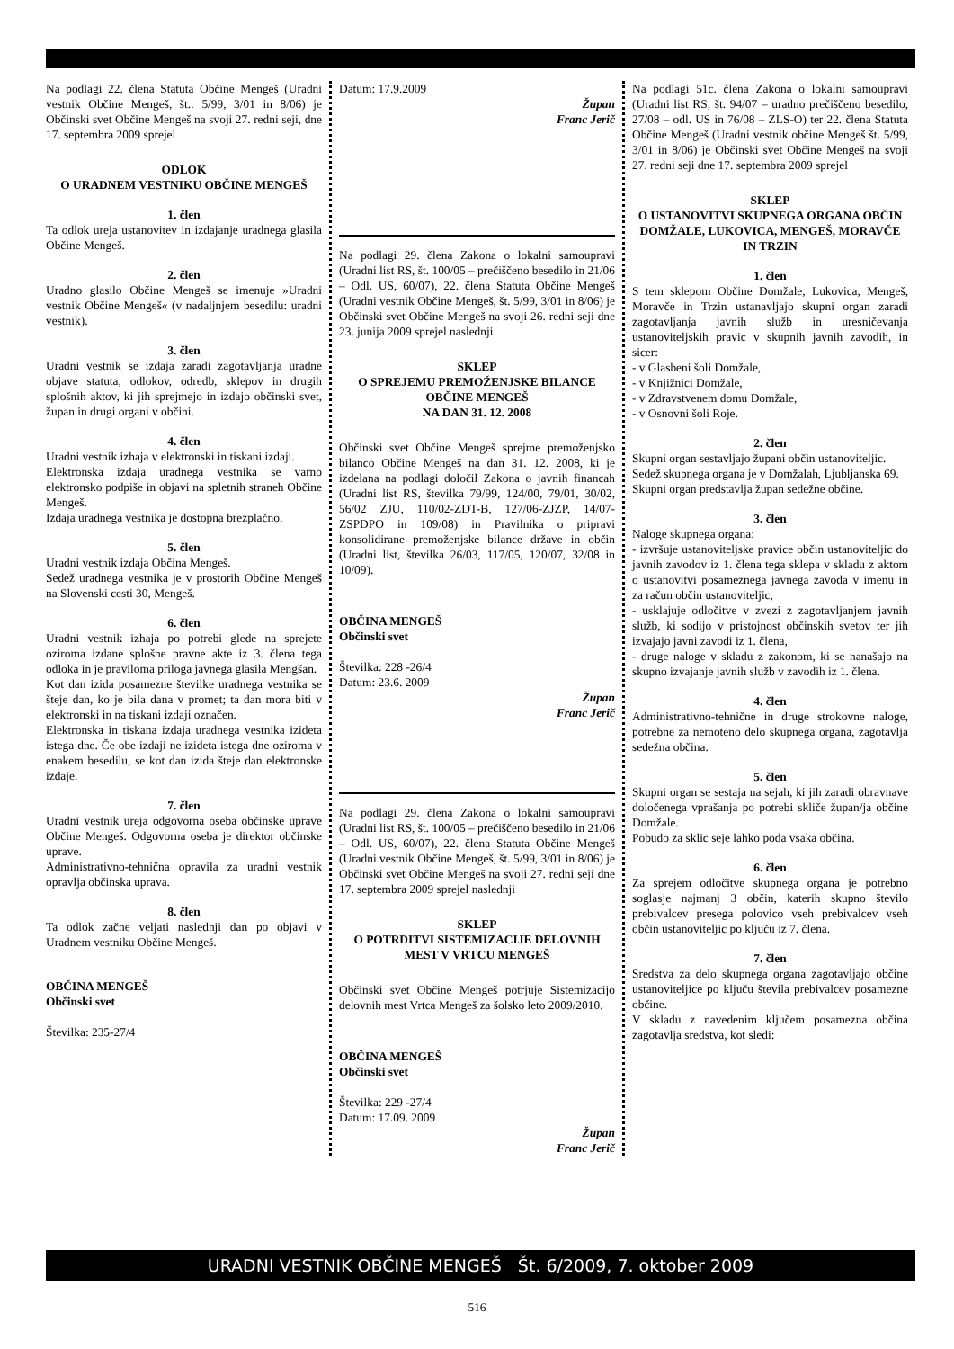Na podlagi 22. člena Statuta Občine Mengeš (Uradni vestnik Občine Mengeš, št.: 5/99, 3/01 in 8/06) je Občinski svet Občine Mengeš na svoji 27. redni seji, dne 17. septembra 2009 sprejel
ODLOK
O URADNEM VESTNIKU OBČINE MENGEŠ
1. člen
Ta odlok ureja ustanovitev in izdajanje uradnega glasila Občine Mengeš.
2. člen
Uradno glasilo Občine Mengeš se imenuje »Uradni vestnik Občine Mengeš« (v nadaljnjem besedilu: uradni vestnik).
3. člen
Uradni vestnik se izdaja zaradi zagotavljanja uradne objave statuta, odlokov, odredb, sklepov in drugih splošnih aktov, ki jih sprejmejo in izdajo občinski svet, župan in drugi organi v občini.
4. člen
Uradni vestnik izhaja v elektronski in tiskani izdaji.
Elektronska izdaja uradnega vestnika se varno elektronsko podpiše in objavi na spletnih straneh Občine Mengeš.
Izdaja uradnega vestnika je dostopna brezplačno.
5. člen
Uradni vestnik izdaja Občina Mengeš.
Sedež uradnega vestnika je v prostorih Občine Mengeš na Slovenski cesti 30, Mengeš.
6. člen
Uradni vestnik izhaja po potrebi glede na sprejete oziroma izdane splošne pravne akte iz 3. člena tega odloka in je praviloma priloga javnega glasila Mengšan.
Kot dan izida posamezne številke uradnega vestnika se šteje dan, ko je bila dana v promet; ta dan mora biti v elektronski in na tiskani izdaji označen.
Elektronska in tiskana izdaja uradnega vestnika izideta istega dne. Če obe izdaji ne izideta istega dne oziroma v enakem besedilu, se kot dan izida šteje dan elektronske izdaje.
7. člen
Uradni vestnik ureja odgovorna oseba občinske uprave Občine Mengeš. Odgovorna oseba je direktor občinske uprave.
Administrativno-tehnična opravila za uradni vestnik opravlja občinska uprava.
8. člen
Ta odlok začne veljati naslednji dan po objavi v Uradnem vestniku Občine Mengeš.
OBČINA MENGEŠ
Občinski svet
Številka: 235-27/4
Datum: 17.9.2009
Župan
Franc Jerič
Na podlagi 29. člena Zakona o lokalni samoupravi (Uradni list RS, št. 100/05 – prečiščeno besedilo in 21/06 – Odl. US, 60/07), 22. člena Statuta Občine Mengeš (Uradni vestnik Občine Mengeš, št. 5/99, 3/01 in 8/06) je Občinski svet Občine Mengeš na svoji 26. redni seji dne 23. junija 2009 sprejel naslednji
SKLEP
O SPREJEMU PREMOŽENJSKE BILANCE OBČINE MENGEŠ
NA DAN 31. 12. 2008
Občinski svet Občine Mengeš sprejme premoženjsko bilanco Občine Mengeš na dan 31. 12. 2008, ki je izdelana na podlagi določil Zakona o javnih financah (Uradni list RS, številka 79/99, 124/00, 79/01, 30/02, 56/02 ZJU, 110/02-ZDT-B, 127/06-ZJZP, 14/07-ZSPDPO in 109/08) in Pravilnika o pripravi konsolidirane premoženjske bilance države in občin (Uradni list, številka 26/03, 117/05, 120/07, 32/08 in 10/09).
OBČINA MENGEŠ
Občinski svet
Številka: 228 -26/4
Datum: 23.6. 2009
Župan
Franc Jerič
Na podlagi 29. člena Zakona o lokalni samoupravi (Uradni list RS, št. 100/05 – prečiščeno besedilo in 21/06 – Odl. US, 60/07), 22. člena Statuta Občine Mengeš (Uradni vestnik Občine Mengeš, št. 5/99, 3/01 in 8/06) je Občinski svet Občine Mengeš na svoji 27. redni seji dne 17. septembra 2009 sprejel naslednji
SKLEP
O POTRDITVI SISTEMIZACIJE DELOVNIH MEST V VRTCU MENGEŠ
Občinski svet Občine Mengeš potrjuje Sistemizacijo delovnih mest Vrtca Mengeš za šolsko leto 2009/2010.
OBČINA MENGEŠ
Občinski svet
Številka: 229 -27/4
Datum: 17.09. 2009
Župan
Franc Jerič
Na podlagi 51c. člena Zakona o lokalni samoupravi (Uradni list RS, št. 94/07 – uradno prečiščeno besedilo, 27/08 – odl. US in 76/08 – ZLS-O) ter 22. člena Statuta Občine Mengeš (Uradni vestnik občine Mengeš št. 5/99, 3/01 in 8/06) je Občinski svet Občine Mengeš na svoji 27. redni seji dne 17. septembra 2009 sprejel
SKLEP
O USTANOVITVI SKUPNEGA ORGANA OBČIN DOMŽALE, LUKOVICA, MENGEŠ, MORAVČE IN TRZIN
1. člen
S tem sklepom Občine Domžale, Lukovica, Mengeš, Moravče in Trzin ustanavljajo skupni organ zaradi zagotavljanja javnih služb in uresničevanja ustanoviteljskih pravic v skupnih javnih zavodih, in sicer:
- v Glasbeni šoli Domžale,
- v Knjižnici Domžale,
- v Zdravstvenem domu Domžale,
- v Osnovni šoli Roje.
2. člen
Skupni organ sestavljajo župani občin ustanoviteljic.
Sedež skupnega organa je v Domžalah, Ljubljanska 69.
Skupni organ predstavlja župan sedežne občine.
3. člen
Naloge skupnega organa:
- izvršuje ustanoviteljske pravice občin ustanoviteljic do javnih zavodov iz 1. člena tega sklepa v skladu z aktom o ustanovitvi posameznega javnega zavoda v imenu in za račun občin ustanoviteljic,
- usklajuje odločitve v zvezi z zagotavljanjem javnih služb, ki sodijo v pristojnost občinskih svetov ter jih izvajajo javni zavodi iz 1. člena,
- druge naloge v skladu z zakonom, ki se nanašajo na skupno izvajanje javnih služb v zavodih iz 1. člena.
4. člen
Administrativno-tehnične in druge strokovne naloge, potrebne za nemoteno delo skupnega organa, zagotavlja sedežna občina.
5. člen
Skupni organ se sestaja na sejah, ki jih zaradi obravnave določenega vprašanja po potrebi skliče župan/ja občine Domžale.
Pobudo za sklic seje lahko poda vsaka občina.
6. člen
Za sprejem odločitve skupnega organa je potrebno soglasje najmanj 3 občin, katerih skupno število prebivalcev presega polovico vseh prebivalcev vseh občin ustanoviteljic po ključu iz 7. člena.
7. člen
Sredstva za delo skupnega organa zagotavljajo občine ustanoviteljice po ključu števila prebivalcev posamezne občine.
V skladu z navedenim ključem posamezna občina zagotavlja sredstva, kot sledi:
URADNI VESTNIK OBČINE MENGEŠ Št. 6/2009, 7. oktober 2009
516